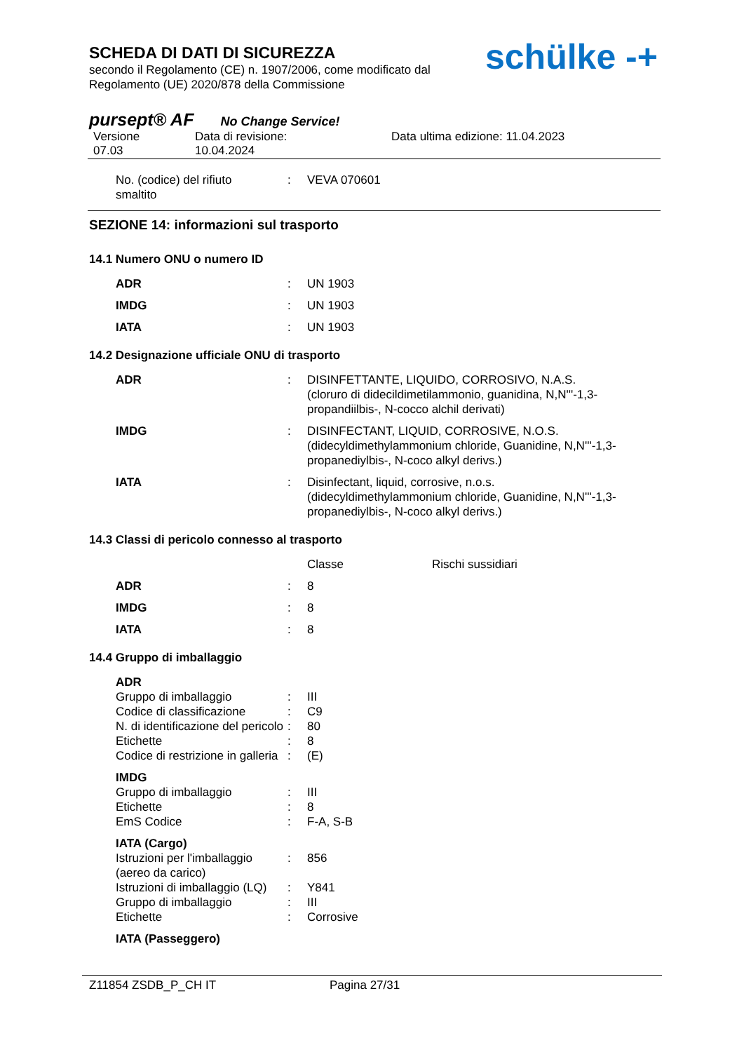SCHEDA DI DATI DI SICUREZZA
secondo il Regolamento (CE) n. 1907/2006, come modificato dal
Regolamento (UE) 2020/878 della Commissione
schülke -+
pursept® AF No Change Service!
Versione
07.03
Data di revisione:
10.04.2024
Data ultima edizione: 11.04.2023
| No. (codice) del rifiuto smaltito | : | VEVA 070601 |
SEZIONE 14: informazioni sul trasporto
14.1 Numero ONU o numero ID
| ADR | : | UN 1903 |
| IMDG | : | UN 1903 |
| IATA | : | UN 1903 |
14.2 Designazione ufficiale ONU di trasporto
| ADR | : | DISINFETTANTE, LIQUIDO, CORROSIVO, N.A.S. (cloruro di didecildimetilammonio, guanidina, N,N'''-1,3- propandiilbis-, N-cocco alchil derivati) |
| IMDG | : | DISINFECTANT, LIQUID, CORROSIVE, N.O.S. (didecyldimethylammonium chloride, Guanidine, N,N'''-1,3- propanediylbis-, N-coco alkyl derivs.) |
| IATA | : | Disinfectant, liquid, corrosive, n.o.s. (didecyldimethylammonium chloride, Guanidine, N,N'''-1,3- propanediylbis-, N-coco alkyl derivs.) |
14.3 Classi di pericolo connesso al trasporto
| | | Classe | Rischi sussidiari |
| ADR | : | 8 | |
| IMDG | : | 8 | |
| IATA | : | 8 | |
14.4 Gruppo di imballaggio
| ADR | | |
| Gruppo di imballaggio | : | III |
| Codice di classificazione | : | C9 |
| N. di identificazione del pericolo | : | 80 |
| Etichette | : | 8 |
| Codice di restrizione in galleria | : | (E) |
| IMDG | | |
| Gruppo di imballaggio | : | III |
| Etichette | : | 8 |
| EmS Codice | : | F-A, S-B |
| IATA (Cargo) | | |
| Istruzioni per l'imballaggio (aereo da carico) | : | 856 |
| Istruzioni di imballaggio (LQ) | : | Y841 |
| Gruppo di imballaggio | : | III |
| Etichette | : | Corrosive |
| IATA (Passeggero) | | |
Z11854 ZSDB_P_CH IT Pagina 27/31